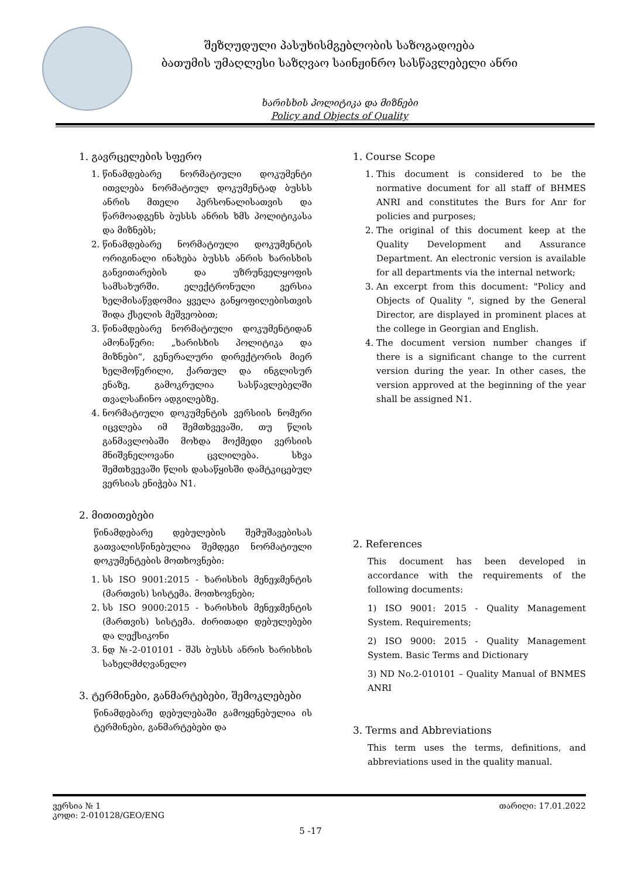შეზღუდული პასუხისმგებლობის საზოგადოება
ბათუმის უმაღლესი საზღვაო საინჟინრო სასწავლებელი ანრი
ხარისხის პოლიტიკა და მიზნები
Policy and Objects of Quality
1. გავრცელების სფერო
1. წინამდებარე ნორმატიული დოკუმენტი ითვლება ნორმატიულ დოკუმენტად ბუსსს ანრის მთელი პერსონალისათვის და წარმოადგენს ბუსსს ანრის ხმს პოლიტიკასა და მიზნებს;
2. წინამდებარე ნორმატიული დოკუმენტის ორიგინალი ინახება ბუსსს ანრის ხარისხის განვითარების და უზრუნველყოფის სამსახურში. ელექტრონული ვერსია ხელმისაწვდომია ყველა განყოფილებისთვის შიდა ქსელის მეშვეობით;
3. წინამდებარე ნორმატიული დოკუმენტიდან ამონაწერი: „ხარისხის პოლიტიკა და მიზნები“, გენერალური დირექტორის მიერ ხელმოწერილი, ქართულ და ინგლისურ ენაზე, გამოკრულია სასწავლებელში თვალსაჩინო ადგილებზე.
4. ნორმატიული დოკუმენტის ვერსიის ნომერი იცვლება იმ შემთხვევაში, თუ წლის განმავლობაში მოხდა მოქმედი ვერსიის მნიშვნელოვანი ცვლილება. სხვა შემთხვევაში წლის დასაწყისში დამტკიცებულ ვერსიას ენიჭება N1.
2. მითითებები
წინამდებარე დებულების შემუშავებისას გათვალისწინებულია შემდეგი ნორმატიული დოკუმენტების მოთხოვნები:
1. სს ISO 9001:2015 - ხარისხის მენეჯმენტის (მართვის) სისტემა. მოთხოვნები;
2. სს ISO 9000:2015 - ხარისხის მენეჯმენტის (მართვის) სისტემა. ძირითადი დებულებები და ლექსიკონი
3. ნდ №-2-010101 - შპს ბუსსს ანრის ხარისხის სახელმძღვანელო
3. ტერმინები, განმარტებები, შემოკლებები
წინამდებარე დებულებაში გამოყენებულია ის ტერმინები, განმარტებები და
1. Course Scope
1. This document is considered to be the normative document for all staff of BHMES ANRI and constitutes the Burs for Anr for policies and purposes;
2. The original of this document keep at the Quality Development and Assurance Department. An electronic version is available for all departments via the internal network;
3. An excerpt from this document: "Policy and Objects of Quality ", signed by the General Director, are displayed in prominent places at the college in Georgian and English.
4. The document version number changes if there is a significant change to the current version during the year. In other cases, the version approved at the beginning of the year shall be assigned N1.
2. References
This document has been developed in accordance with the requirements of the following documents:
1) ISO 9001: 2015 - Quality Management System. Requirements;
2) ISO 9000: 2015 - Quality Management System. Basic Terms and Dictionary
3) ND No.2-010101 – Quality Manual of BNMES ANRI
3. Terms and Abbreviations
This term uses the terms, definitions, and abbreviations used in the quality manual.
ვერსია № 1
კოდი: 2-010128/GEO/ENG
თარიღი: 17.01.2022
5 -17